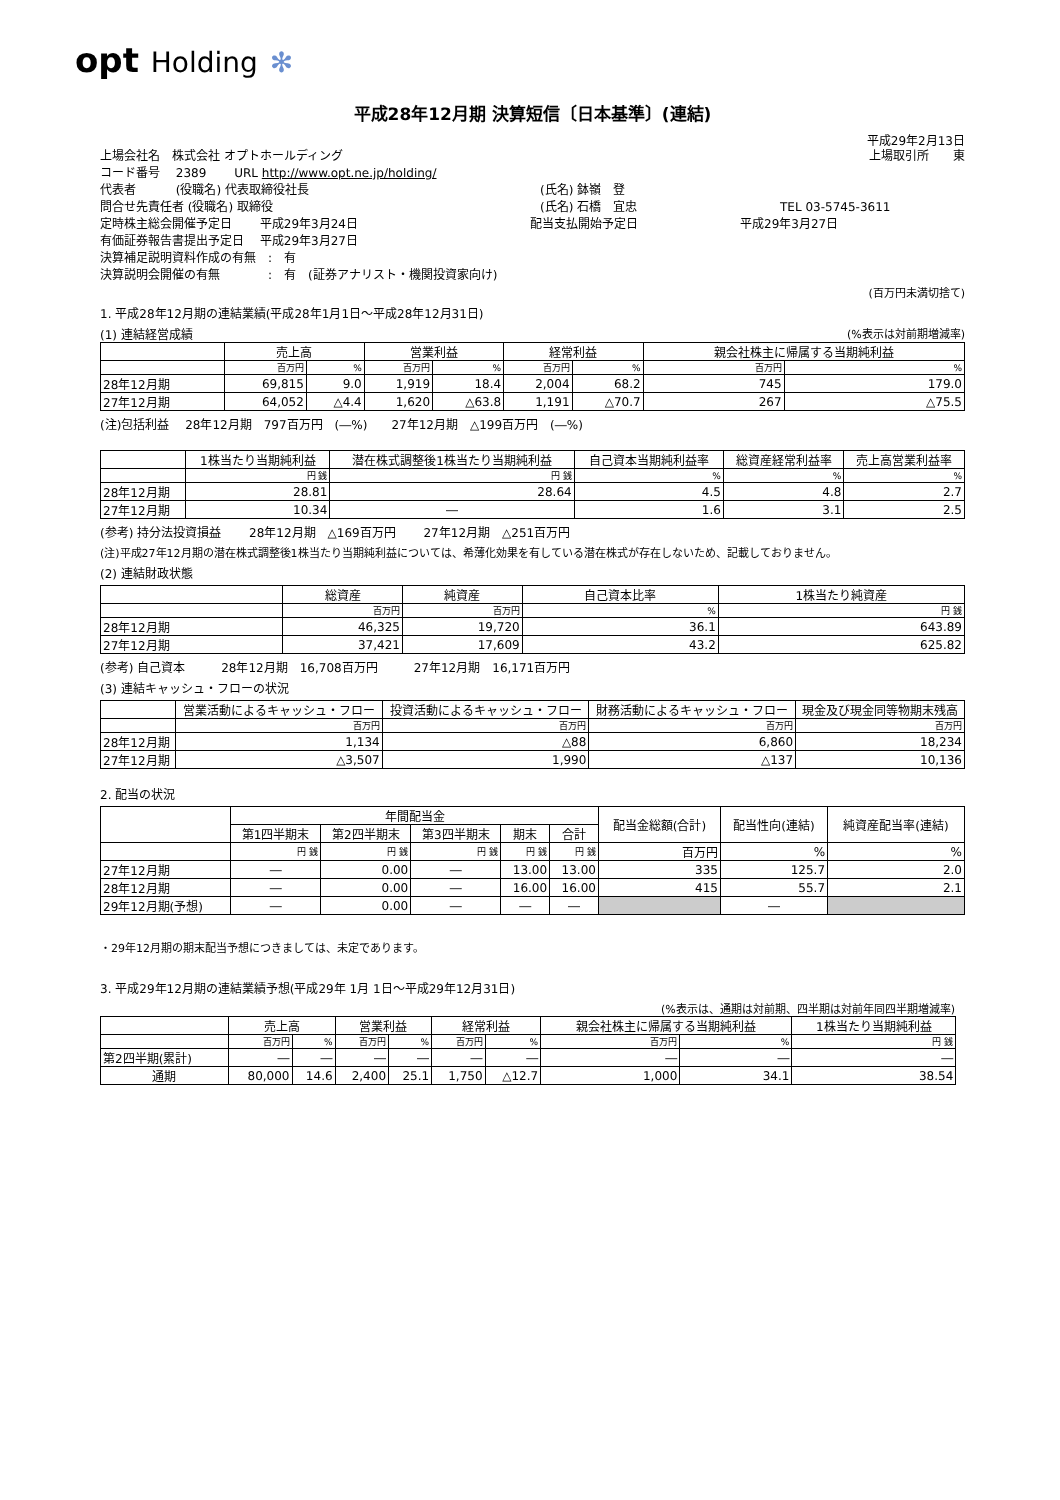opt Holding ✻
平成28年12月期 決算短信〔日本基準〕(連結)
平成29年2月13日
上場会社名　株式会社 オプトホールディング 上場取引所　　東
コード番号　 2389　　 URL http://www.opt.ne.jp/holding/
代表者　　　 (役職名) 代表取締役社長 (氏名) 鉢嶺　登
問合せ先責任者 (役職名) 取締役 (氏名) 石橋　宜忠 TEL 03-5745-3611
定時株主総会開催予定日　　 平成29年3月24日 配当支払開始予定日 平成29年3月27日
有価証券報告書提出予定日　 平成29年3月27日
決算補足説明資料作成の有無　:　有
決算説明会開催の有無　　　　:　有　(証券アナリスト・機関投資家向け)
(百万円未満切捨て)
1. 平成28年12月期の連結業績(平成28年1月1日～平成28年12月31日)
(1) 連結経営成績 (%表示は対前期増減率)
| | 売上高 | | 営業利益 | | 経常利益 | | 親会社株主に帰属する当期純利益 | |
| --- | --- | --- | --- | --- | --- | --- | --- | --- |
| | 百万円 | % | 百万円 | % | 百万円 | % | 百万円 | % |
| 28年12月期 | 69,815 | 9.0 | 1,919 | 18.4 | 2,004 | 68.2 | 745 | 179.0 |
| 27年12月期 | 64,052 | △4.4 | 1,620 | △63.8 | 1,191 | △70.7 | 267 | △75.5 |
(注)包括利益　 28年12月期　797百万円　(―%)　　27年12月期　△199百万円　(―%)
| | 1株当たり当期純利益 | 潜在株式調整後1株当たり当期純利益 | 自己資本当期純利益率 | 総資産経常利益率 | 売上高営業利益率 |
| --- | --- | --- | --- | --- | --- |
| | 円 銭 | 円 銭 | % | % | % |
| 28年12月期 | 28.81 | 28.64 | 4.5 | 4.8 | 2.7 |
| 27年12月期 | 10.34 | ― | 1.6 | 3.1 | 2.5 |
(参考) 持分法投資損益　　 28年12月期　△169百万円　　 27年12月期　△251百万円
(注)平成27年12月期の潜在株式調整後1株当たり当期純利益については、希薄化効果を有している潜在株式が存在しないため、記載しておりません。
(2) 連結財政状態
| | 総資産 | 純資産 | 自己資本比率 | 1株当たり純資産 |
| --- | --- | --- | --- | --- |
| | 百万円 | 百万円 | % | 円 銭 |
| 28年12月期 | 46,325 | 19,720 | 36.1 | 643.89 |
| 27年12月期 | 37,421 | 17,609 | 43.2 | 625.82 |
(参考) 自己資本　　　28年12月期　16,708百万円　　　27年12月期　16,171百万円
(3) 連結キャッシュ・フローの状況
| | 営業活動によるキャッシュ・フロー | 投資活動によるキャッシュ・フロー | 財務活動によるキャッシュ・フロー | 現金及び現金同等物期末残高 |
| --- | --- | --- | --- | --- |
| | 百万円 | 百万円 | 百万円 | 百万円 |
| 28年12月期 | 1,134 | △88 | 6,860 | 18,234 |
| 27年12月期 | △3,507 | 1,990 | △137 | 10,136 |
2. 配当の状況
| | 年間配当金 | | | | | 配当金総額(合計) | 配当性向(連結) | 純資産配当率(連結) |
| --- | --- | --- | --- | --- | --- | --- | --- | --- |
| | 第1四半期末 | 第2四半期末 | 第3四半期末 | 期末 | 合計 | | | |
| | 円 銭 | 円 銭 | 円 銭 | 円 銭 | 円 銭 | 百万円 | % | % |
| 27年12月期 | ― | 0.00 | ― | 13.00 | 13.00 | 335 | 125.7 | 2.0 |
| 28年12月期 | ― | 0.00 | ― | 16.00 | 16.00 | 415 | 55.7 | 2.1 |
| 29年12月期(予想) | ― | 0.00 | ― | ― | ― | | ― | |
・29年12月期の期末配当予想につきましては、未定であります。
3. 平成29年12月期の連結業績予想(平成29年 1月 1日～平成29年12月31日)
(%表示は、通期は対前期、四半期は対前年同四半期増減率)
| | 売上高 | | 営業利益 | | 経常利益 | | 親会社株主に帰属する当期純利益 | | 1株当たり当期純利益 |
| --- | --- | --- | --- | --- | --- | --- | --- | --- | --- |
| | 百万円 | % | 百万円 | % | 百万円 | % | 百万円 | % | 円 銭 |
| 第2四半期(累計) | ― | ― | ― | ― | ― | ― | ― | ― | ― |
| 通期 | 80,000 | 14.6 | 2,400 | 25.1 | 1,750 | △12.7 | 1,000 | 34.1 | 38.54 |